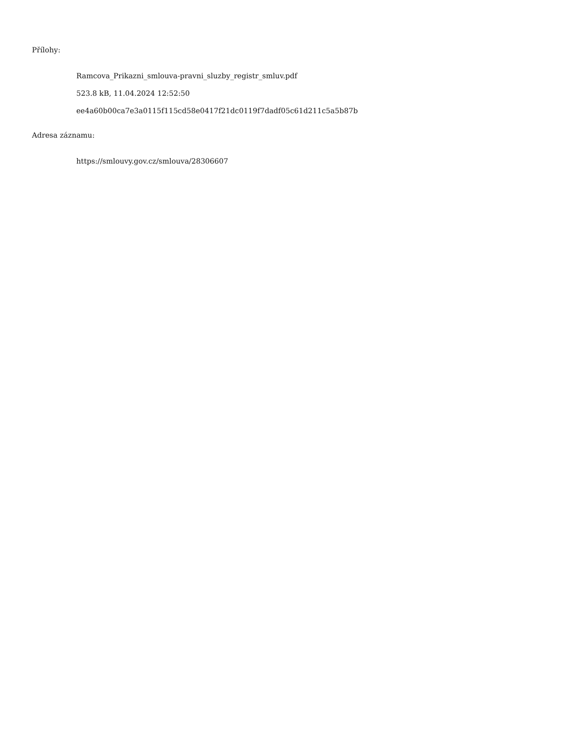Přílohy:
Ramcova_Prikazni_smlouva-pravni_sluzby_registr_smluv.pdf
523.8 kB, 11.04.2024 12:52:50
ee4a60b00ca7e3a0115f115cd58e0417f21dc0119f7dadf05c61d211c5a5b87b
Adresa záznamu:
https://smlouvy.gov.cz/smlouva/28306607